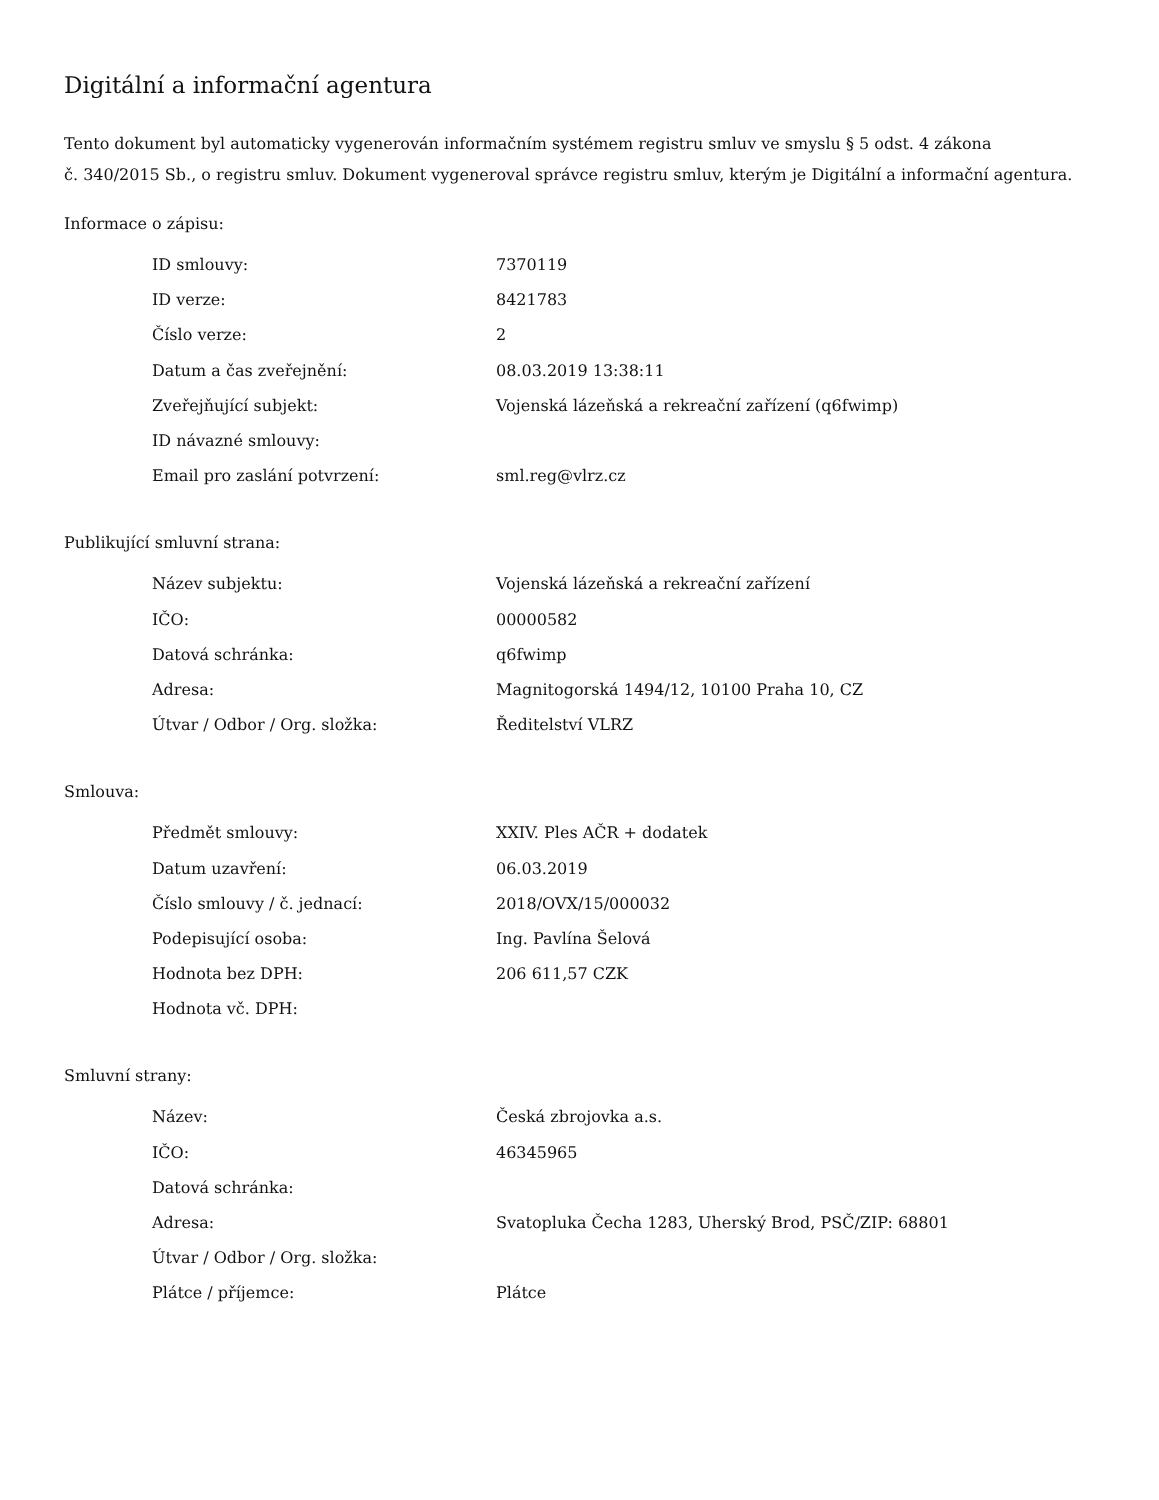Digitální a informační agentura
Tento dokument byl automaticky vygenerován informačním systémem registru smluv ve smyslu § 5 odst. 4 zákona
č. 340/2015 Sb., o registru smluv. Dokument vygeneroval správce registru smluv, kterým je Digitální a informační agentura.
Informace o zápisu:
| ID smlouvy: | 7370119 |
| ID verze: | 8421783 |
| Číslo verze: | 2 |
| Datum a čas zveřejnění: | 08.03.2019 13:38:11 |
| Zveřejňující subjekt: | Vojenská lázeňská a rekreační zařízení (q6fwimp) |
| ID návazné smlouvy: | |
| Email pro zaslání potvrzení: | sml.reg@vlrz.cz |
Publikující smluvní strana:
| Název subjektu: | Vojenská lázeňská a rekreační zařízení |
| IČO: | 00000582 |
| Datová schránka: | q6fwimp |
| Adresa: | Magnitogorská 1494/12, 10100 Praha 10, CZ |
| Útvar / Odbor / Org. složka: | Ředitelství VLRZ |
Smlouva:
| Předmět smlouvy: | XXIV. Ples AČR + dodatek |
| Datum uzavření: | 06.03.2019 |
| Číslo smlouvy / č. jednací: | 2018/OVX/15/000032 |
| Podepisující osoba: | Ing. Pavlína Šelová |
| Hodnota bez DPH: | 206 611,57 CZK |
| Hodnota vč. DPH: | |
Smluvní strany:
| Název: | Česká zbrojovka a.s. |
| IČO: | 46345965 |
| Datová schránka: | |
| Adresa: | Svatopluka Čecha 1283, Uherský Brod, PSČ/ZIP: 68801 |
| Útvar / Odbor / Org. složka: | |
| Plátce / příjemce: | Plátce |